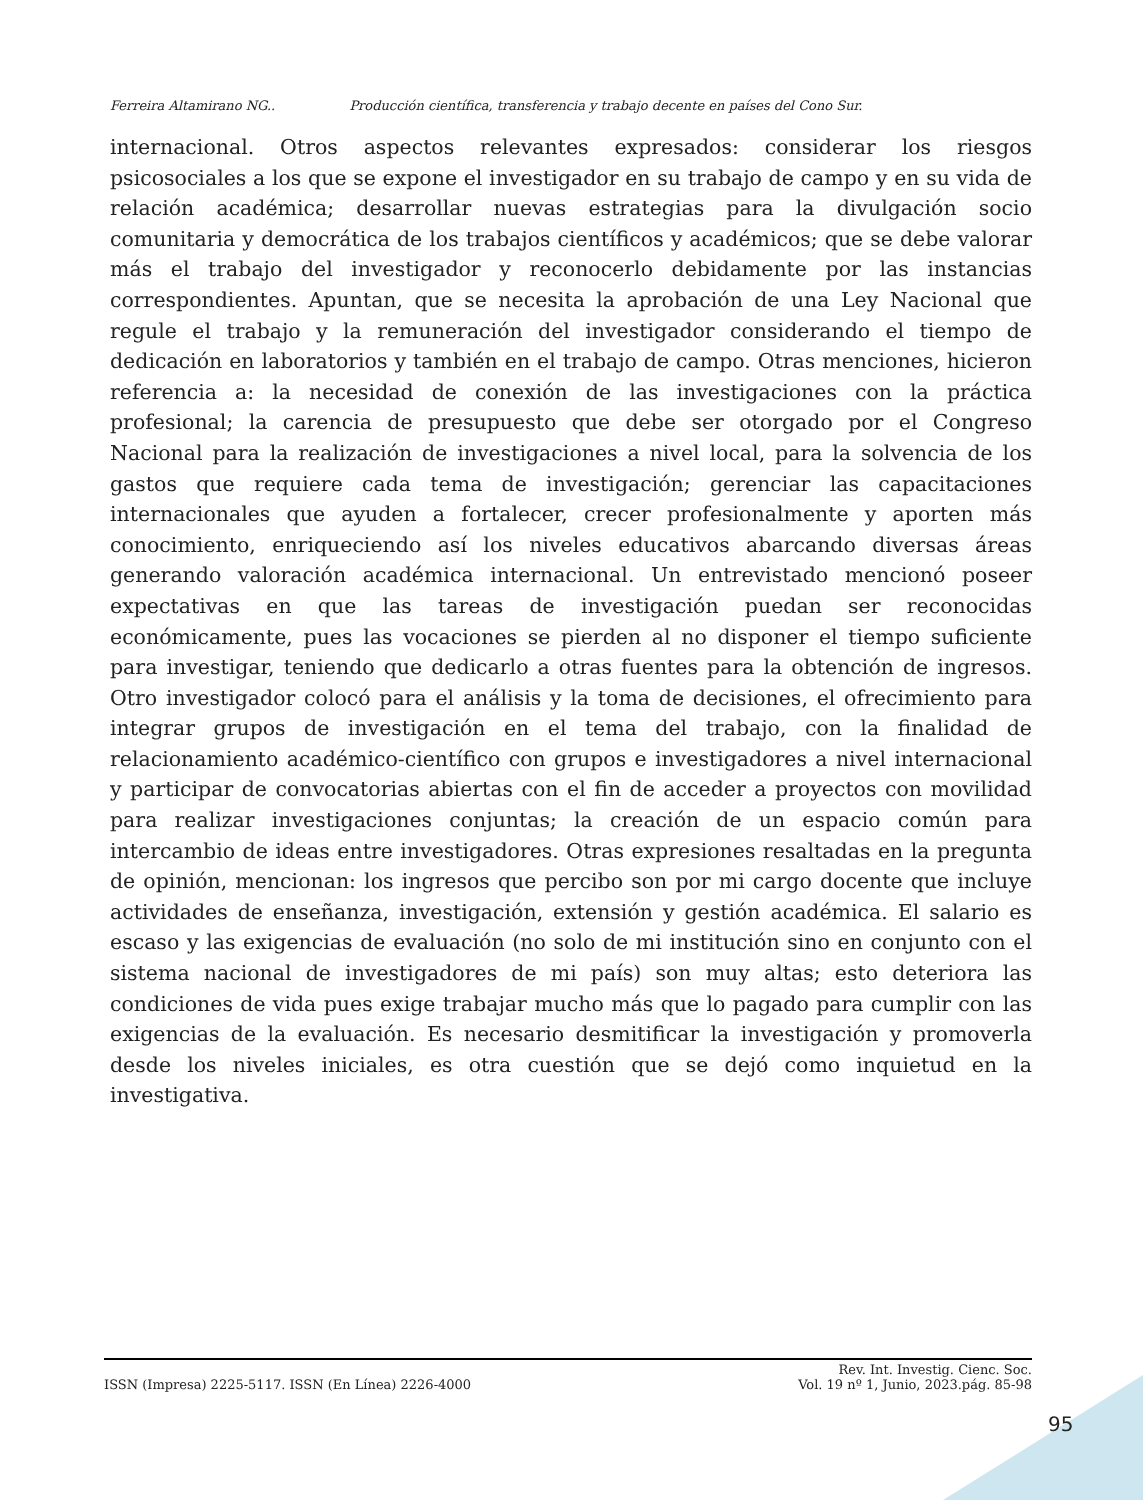Ferreira Altamirano NG.. Producción científica, transferencia y trabajo decente en países del Cono Sur.
internacional. Otros aspectos relevantes expresados: considerar los riesgos psicosociales a los que se expone el investigador en su trabajo de campo y en su vida de relación académica; desarrollar nuevas estrategias para la divulgación socio comunitaria y democrática de los trabajos científicos y académicos; que se debe valorar más el trabajo del investigador y reconocerlo debidamente por las instancias correspondientes. Apuntan, que se necesita la aprobación de una Ley Nacional que regule el trabajo y la remuneración del investigador considerando el tiempo de dedicación en laboratorios y también en el trabajo de campo. Otras menciones, hicieron referencia a: la necesidad de conexión de las investigaciones con la práctica profesional; la carencia de presupuesto que debe ser otorgado por el Congreso Nacional para la realización de investigaciones a nivel local, para la solvencia de los gastos que requiere cada tema de investigación; gerenciar las capacitaciones internacionales que ayuden a fortalecer, crecer profesionalmente y aporten más conocimiento, enriqueciendo así los niveles educativos abarcando diversas áreas generando valoración académica internacional. Un entrevistado mencionó poseer expectativas en que las tareas de investigación puedan ser reconocidas económicamente, pues las vocaciones se pierden al no disponer el tiempo suficiente para investigar, teniendo que dedicarlo a otras fuentes para la obtención de ingresos. Otro investigador colocó para el análisis y la toma de decisiones, el ofrecimiento para integrar grupos de investigación en el tema del trabajo, con la finalidad de relacionamiento académico-científico con grupos e investigadores a nivel internacional y participar de convocatorias abiertas con el fin de acceder a proyectos con movilidad para realizar investigaciones conjuntas; la creación de un espacio común para intercambio de ideas entre investigadores. Otras expresiones resaltadas en la pregunta de opinión, mencionan: los ingresos que percibo son por mi cargo docente que incluye actividades de enseñanza, investigación, extensión y gestión académica. El salario es escaso y las exigencias de evaluación (no solo de mi institución sino en conjunto con el sistema nacional de investigadores de mi país) son muy altas; esto deteriora las condiciones de vida pues exige trabajar mucho más que lo pagado para cumplir con las exigencias de la evaluación. Es necesario desmitificar la investigación y promoverla desde los niveles iniciales, es otra cuestión que se dejó como inquietud en la investigativa.
ISSN (Impresa) 2225-5117. ISSN (En Línea) 2226-4000
Rev. Int. Investig. Cienc. Soc.
Vol. 19 nº 1, Junio, 2023.pág. 85-98
95